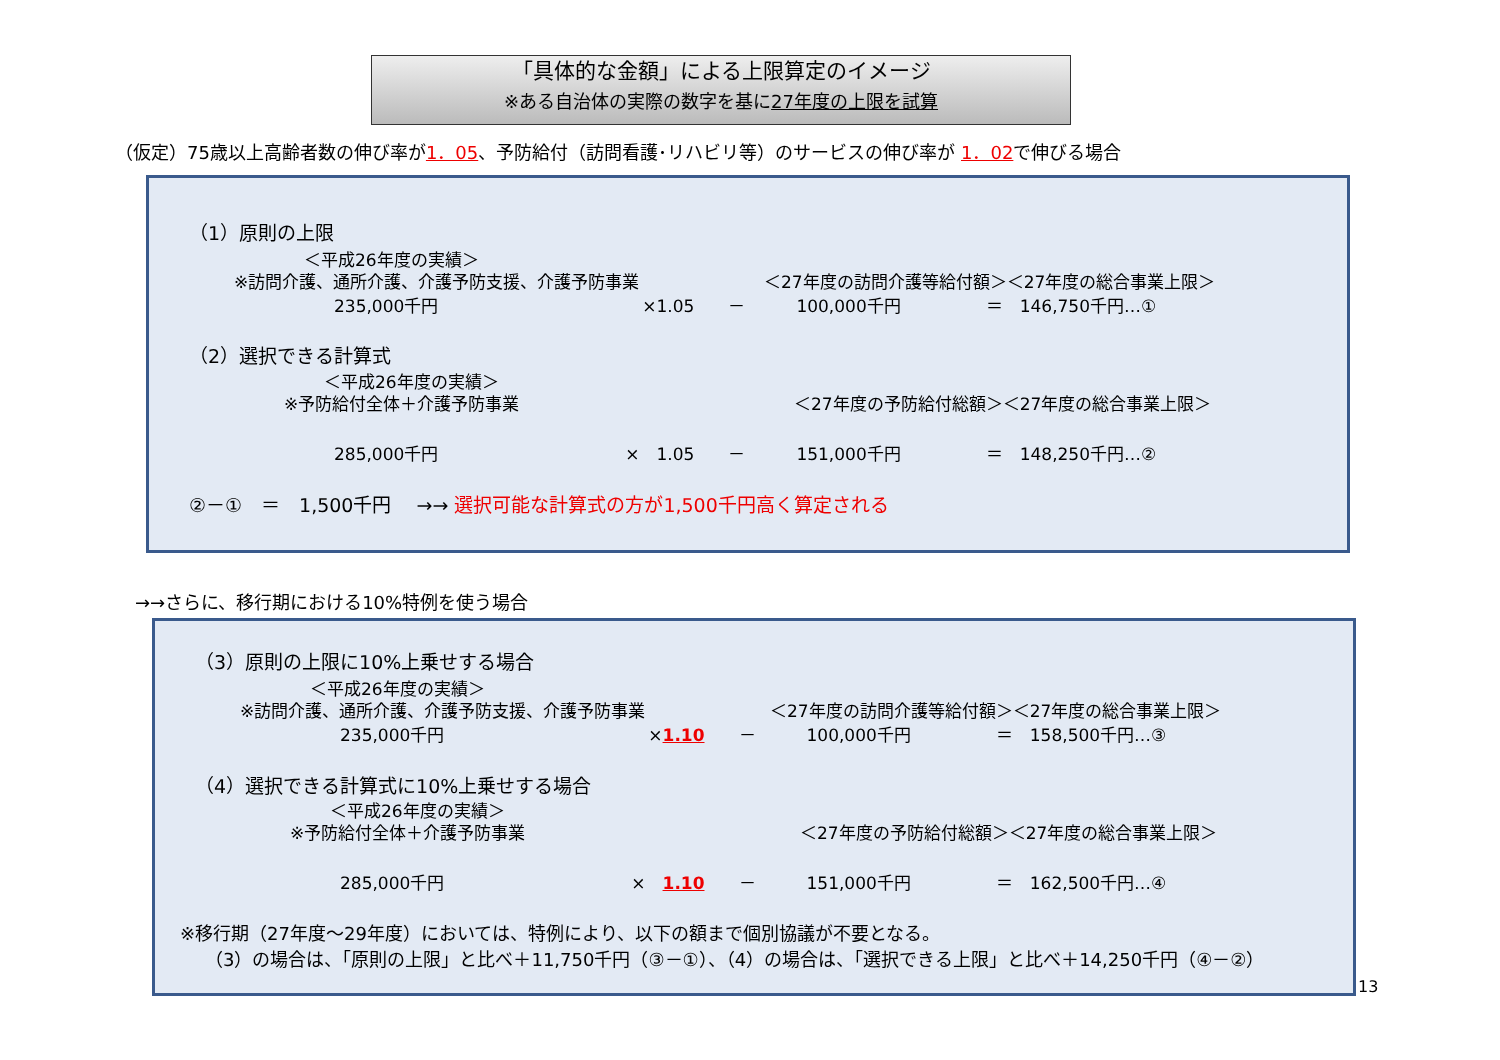「具体的な金額」による上限算定のイメージ
※ある自治体の実際の数字を基に27年度の上限を試算
（仮定）75歳以上高齢者数の伸び率が1．05、予防給付（訪問看護･リハビリ等）のサービスの伸び率が 1．02で伸びる場合
（1）原則の上限
＜平成26年度の実績＞
※訪問介護、通所介護、介護予防支援、介護予防事業 ＜27年度の訪問介護等給付額＞＜27年度の総合事業上限＞
235,000千円　　　　　　　　　　　　×1.05　　－　　　100,000千円　　　　　＝　146,750千円…①
（2）選択できる計算式
＜平成26年度の実績＞
※予防給付全体＋介護予防事業 ＜27年度の予防給付総額＞＜27年度の総合事業上限＞
285,000千円　　　　　　　　　　　×　1.05　　－　　　151,000千円　　　　　＝　148,250千円…②
②－①　＝　1,500千円　 →→ 選択可能な計算式の方が1,500千円高く算定される
→→さらに、移行期における10%特例を使う場合
（3）原則の上限に10%上乗せする場合
＜平成26年度の実績＞
※訪問介護、通所介護、介護予防支援、介護予防事業 ＜27年度の訪問介護等給付額＞＜27年度の総合事業上限＞
235,000千円　　　　　　　　　　　　×1.10　　－　　　100,000千円　　　　　＝　158,500千円…③
（4）選択できる計算式に10%上乗せする場合
＜平成26年度の実績＞
※予防給付全体＋介護予防事業 ＜27年度の予防給付総額＞＜27年度の総合事業上限＞
285,000千円　　　　　　　　　　　×　1.10　　－　　　151,000千円　　　　　＝　162,500千円…④
※移行期（27年度～29年度）においては、特例により、以下の額まで個別協議が不要となる。
（3）の場合は、「原則の上限」と比べ＋11,750千円（③－①）、（4）の場合は、「選択できる上限」と比べ＋14,250千円（④－②）
13